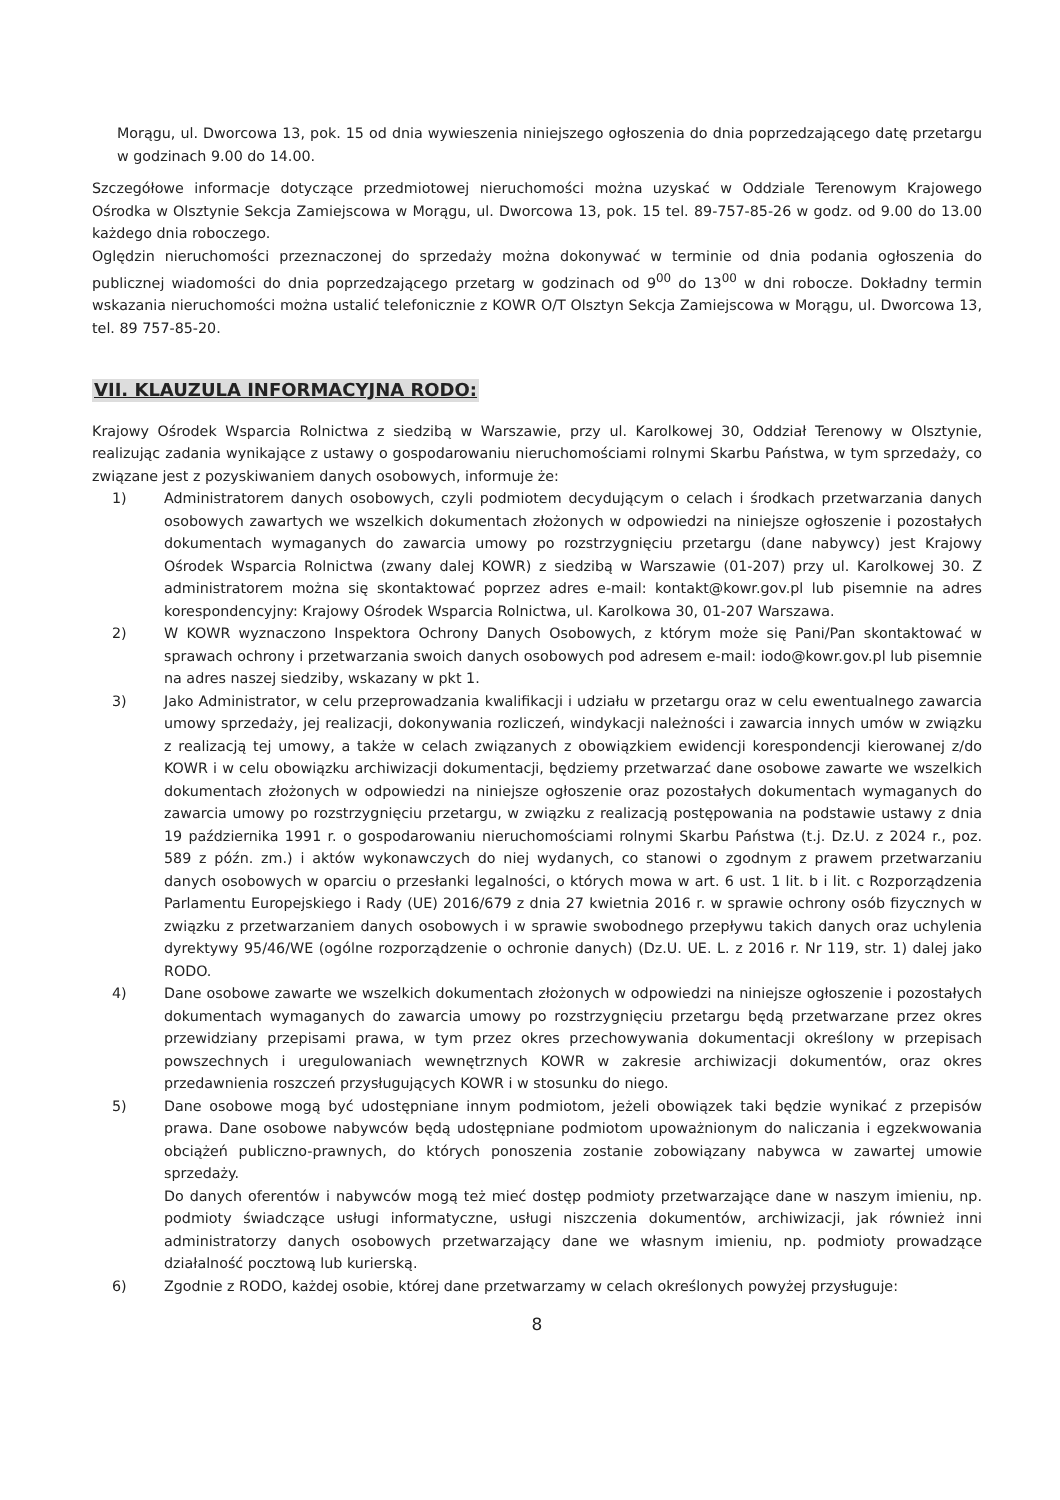Morągu, ul. Dworcowa 13, pok. 15 od dnia wywieszenia niniejszego ogłoszenia do dnia poprzedzającego datę przetargu w godzinach 9.00 do 14.00.
Szczegółowe informacje dotyczące przedmiotowej nieruchomości można uzyskać w Oddziale Terenowym Krajowego Ośrodka w Olsztynie Sekcja Zamiejscowa w Morągu, ul. Dworcowa 13, pok. 15 tel. 89-757-85-26 w godz. od 9.00 do 13.00 każdego dnia roboczego.
Oględzin nieruchomości przeznaczonej do sprzedaży można dokonywać w terminie od dnia podania ogłoszenia do publicznej wiadomości do dnia poprzedzającego przetarg w godzinach od 9<sup>00</sup> do 13<sup>00</sup> w dni robocze. Dokładny termin wskazania nieruchomości można ustalić telefonicznie z KOWR O/T Olsztyn Sekcja Zamiejscowa w Morągu, ul. Dworcowa 13, tel. 89 757-85-20.
VII. KLAUZULA INFORMACYJNA RODO:
Krajowy Ośrodek Wsparcia Rolnictwa z siedzibą w Warszawie, przy ul. Karolkowej 30, Oddział Terenowy w Olsztynie, realizując zadania wynikające z ustawy o gospodarowaniu nieruchomościami rolnymi Skarbu Państwa, w tym sprzedaży, co związane jest z pozyskiwaniem danych osobowych, informuje że:
1) Administratorem danych osobowych, czyli podmiotem decydującym o celach i środkach przetwarzania danych osobowych zawartych we wszelkich dokumentach złożonych w odpowiedzi na niniejsze ogłoszenie i pozostałych dokumentach wymaganych do zawarcia umowy po rozstrzygnięciu przetargu (dane nabywcy) jest Krajowy Ośrodek Wsparcia Rolnictwa (zwany dalej KOWR) z siedzibą w Warszawie (01-207) przy ul. Karolkowej 30. Z administratorem można się skontaktować poprzez adres e-mail: kontakt@kowr.gov.pl lub pisemnie na adres korespondencyjny: Krajowy Ośrodek Wsparcia Rolnictwa, ul. Karolkowa 30, 01-207 Warszawa.
2) W KOWR wyznaczono Inspektora Ochrony Danych Osobowych, z którym może się Pani/Pan skontaktować w sprawach ochrony i przetwarzania swoich danych osobowych pod adresem e-mail: iodo@kowr.gov.pl lub pisemnie na adres naszej siedziby, wskazany w pkt 1.
3) Jako Administrator, w celu przeprowadzania kwalifikacji i udziału w przetargu oraz w celu ewentualnego zawarcia umowy sprzedaży, jej realizacji, dokonywania rozliczeń, windykacji należności i zawarcia innych umów w związku z realizacją tej umowy, a także w celach związanych z obowiązkiem ewidencji korespondencji kierowanej z/do KOWR i w celu obowiązku archiwizacji dokumentacji, będziemy przetwarzać dane osobowe zawarte we wszelkich dokumentach złożonych w odpowiedzi na niniejsze ogłoszenie oraz pozostałych dokumentach wymaganych do zawarcia umowy po rozstrzygnięciu przetargu, w związku z realizacją postępowania na podstawie ustawy z dnia 19 października 1991 r. o gospodarowaniu nieruchomościami rolnymi Skarbu Państwa (t.j. Dz.U. z 2024 r., poz. 589 z późn. zm.) i aktów wykonawczych do niej wydanych, co stanowi o zgodnym z prawem przetwarzaniu danych osobowych w oparciu o przesłanki legalności, o których mowa w art. 6 ust. 1 lit. b i lit. c Rozporządzenia Parlamentu Europejskiego i Rady (UE) 2016/679 z dnia 27 kwietnia 2016 r. w sprawie ochrony osób fizycznych w związku z przetwarzaniem danych osobowych i w sprawie swobodnego przepływu takich danych oraz uchylenia dyrektywy 95/46/WE (ogólne rozporządzenie o ochronie danych) (Dz.U. UE. L. z 2016 r. Nr 119, str. 1) dalej jako RODO.
4) Dane osobowe zawarte we wszelkich dokumentach złożonych w odpowiedzi na niniejsze ogłoszenie i pozostałych dokumentach wymaganych do zawarcia umowy po rozstrzygnięciu przetargu będą przetwarzane przez okres przewidziany przepisami prawa, w tym przez okres przechowywania dokumentacji określony w przepisach powszechnych i uregulowaniach wewnętrznych KOWR w zakresie archiwizacji dokumentów, oraz okres przedawnienia roszczeń przysługujących KOWR i w stosunku do niego.
5) Dane osobowe mogą być udostępniane innym podmiotom, jeżeli obowiązek taki będzie wynikać z przepisów prawa. Dane osobowe nabywców będą udostępniane podmiotom upoważnionym do naliczania i egzekwowania obciążeń publiczno-prawnych, do których ponoszenia zostanie zobowiązany nabywca w zawartej umowie sprzedaży.
Do danych oferentów i nabywców mogą też mieć dostęp podmioty przetwarzające dane w naszym imieniu, np. podmioty świadczące usługi informatyczne, usługi niszczenia dokumentów, archiwizacji, jak również inni administratorzy danych osobowych przetwarzający dane we własnym imieniu, np. podmioty prowadzące działalność pocztową lub kurierską.
6) Zgodnie z RODO, każdej osobie, której dane przetwarzamy w celach określonych powyżej przysługuje:
8